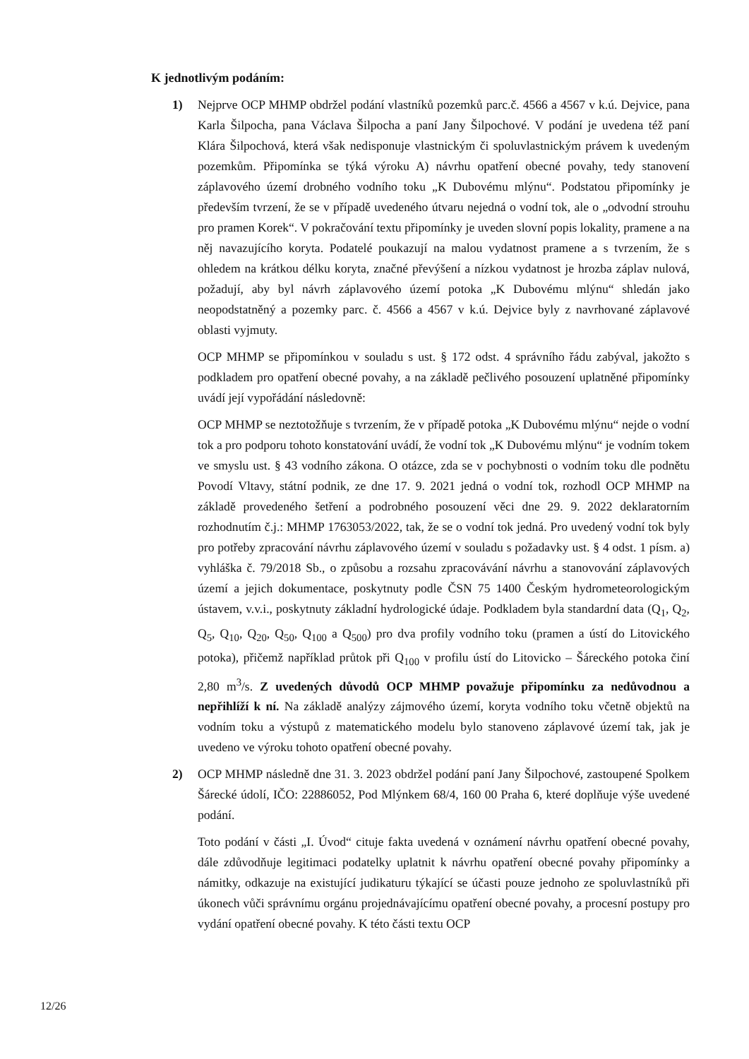K jednotlivým podáním:
1) Nejprve OCP MHMP obdržel podání vlastníků pozemků parc.č. 4566 a 4567 v k.ú. Dejvice, pana Karla Šilpocha, pana Václava Šilpocha a paní Jany Šilpochové. V podání je uvedena též paní Klára Šilpochová, která však nedisponuje vlastnickým či spoluvlastnickým právem k uvedeným pozemkům. Připomínka se týká výroku A) návrhu opatření obecné povahy, tedy stanovení záplavového území drobného vodního toku „K Dubovému mlýnu“. Podstatou připomínky je především tvrzení, že se v případě uvedeného útvaru nejedná o vodní tok, ale o „odvodní strouhu pro pramen Korek“. V pokračování textu připomínky je uveden slovní popis lokality, pramene a na něj navazujícího koryta. Podatelé poukazují na malou vydatnost pramene a s tvrzením, že s ohledem na krátkou délku koryta, značné převýšení a nízkou vydatnost je hrozba záplav nulová, požadují, aby byl návrh záplavového území potoka „K Dubovému mlýnu“ shledán jako neopodstatněný a pozemky parc. č. 4566 a 4567 v k.ú. Dejvice byly z navrhované záplavové oblasti vyjmuty.
OCP MHMP se připomínkou v souladu s ust. § 172 odst. 4 správního řádu zabýval, jakožto s podkladem pro opatření obecné povahy, a na základě pečlivého posouzení uplatněné připomínky uvádí její vypořádání následovně:
OCP MHMP se neztotožňuje s tvrzením, že v případě potoka „K Dubovému mlýnu“ nejde o vodní tok a pro podporu tohoto konstatování uvádí, že vodní tok „K Dubovému mlýnu“ je vodním tokem ve smyslu ust. § 43 vodního zákona. O otázce, zda se v pochybnosti o vodním toku dle podnětu Povodí Vltavy, státní podnik, ze dne 17. 9. 2021 jedná o vodní tok, rozhodl OCP MHMP na základě provedeného šetření a podrobného posouzení věci dne 29. 9. 2022 deklaratorním rozhodnutím č.j.: MHMP 1763053/2022, tak, že se o vodní tok jedná. Pro uvedený vodní tok byly pro potřeby zpracování návrhu záplavového území v souladu s požadavky ust. § 4 odst. 1 písm. a) vyhláška č. 79/2018 Sb., o způsobu a rozsahu zpracovávání návrhu a stanovování záplavových území a jejich dokumentace, poskytnuty podle ČSN 75 1400 Českým hydrometeorologickým ústavem, v.v.i., poskytnuty základní hydrologické údaje. Podkladem byla standardní data (Q<sub>1</sub>, Q<sub>2</sub>, Q<sub>5</sub>, Q<sub>10</sub>, Q<sub>20</sub>, Q<sub>50</sub>, Q<sub>100</sub> a Q<sub>500</sub>) pro dva profily vodního toku (pramen a ústí do Litovického potoka), přičemž například průtok při Q<sub>100</sub> v profilu ústí do Litovicko – Šáreckého potoka činí 2,80 m<sup>3</sup>/s. Z uvedených důvodů OCP MHMP považuje připomínku za nedůvodnou a nepřihlíží k ní. Na základě analýzy zájmového území, koryta vodního toku včetně objektů na vodním toku a výstupů z matematického modelu bylo stanoveno záplavové území tak, jak je uvedeno ve výroku tohoto opatření obecné povahy.
2) OCP MHMP následně dne 31. 3. 2023 obdržel podání paní Jany Šilpochové, zastoupené Spolkem Šárecké údolí, IČO: 22886052, Pod Mlýnkem 68/4, 160 00 Praha 6, které doplňuje výše uvedené podání.
Toto podání v části „I. Úvod“ cituje fakta uvedená v oznámení návrhu opatření obecné povahy, dále zdůvodňuje legitimaci podatelky uplatnit k návrhu opatření obecné povahy připomínky a námitky, odkazuje na existující judikaturu týkající se účasti pouze jednoho ze spoluvlastníků při úkonech vůči správnímu orgánu projednávajícímu opatření obecné povahy, a procesní postupy pro vydání opatření obecné povahy. K této části textu OCP
12/26